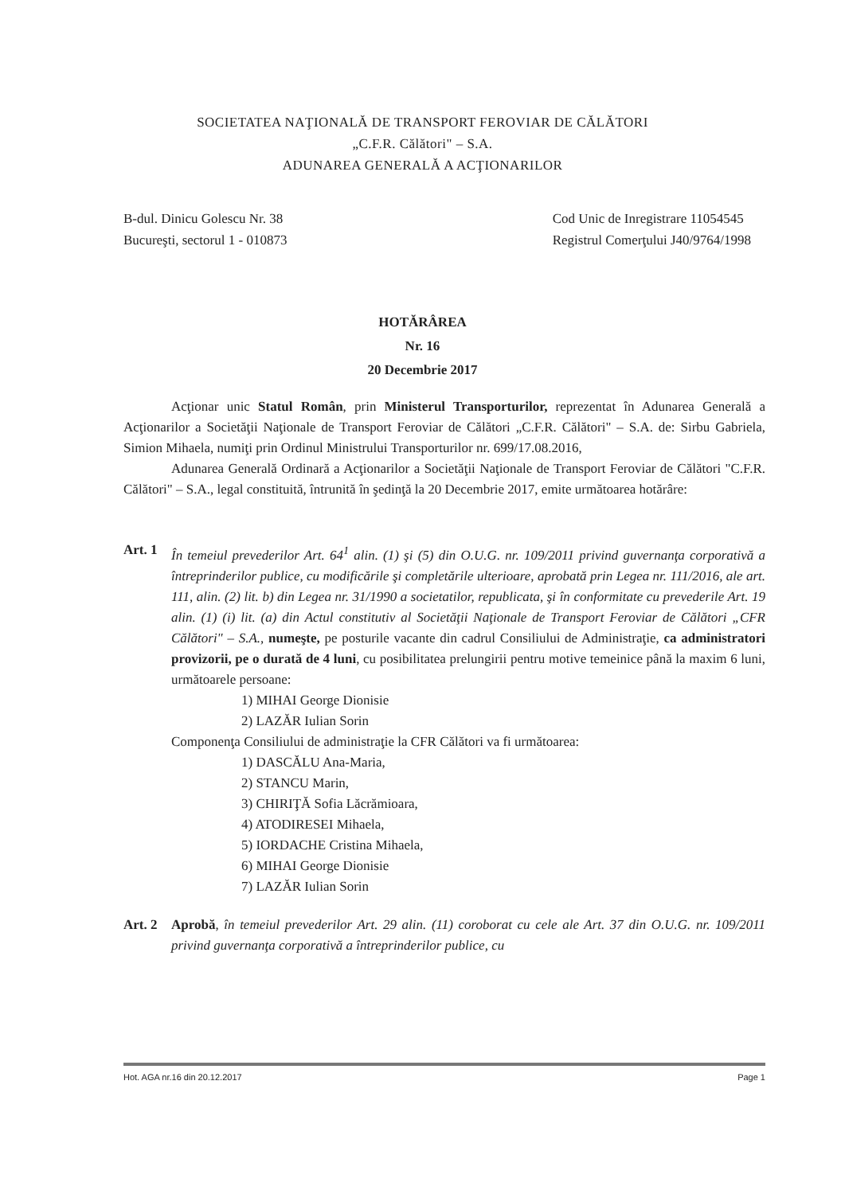SOCIETATEA NAŢIONALĂ DE TRANSPORT FEROVIAR DE CĂLĂTORI
„C.F.R. Călători" – S.A.
ADUNAREA GENERALĂ A ACŢIONARILOR
B-dul. Dinicu Golescu Nr. 38
Bucureşti, sectorul 1 - 010873
Cod Unic de Inregistrare 11054545
Registrul Comerţului J40/9764/1998
HOTĂRÂREA
Nr. 16
20 Decembrie 2017
Acţionar unic Statul Român, prin Ministerul Transporturilor, reprezentat în Adunarea Generală a Acţionarilor a Societăţii Naţionale de Transport Feroviar de Călători „C.F.R. Călători" – S.A. de: Sirbu Gabriela, Simion Mihaela, numiţi prin Ordinul Ministrului Transporturilor nr. 699/17.08.2016,
Adunarea Generală Ordinară a Acţionarilor a Societăţii Naţionale de Transport Feroviar de Călători "C.F.R. Călători" – S.A., legal constituită, întrunită în şedinţă la 20 Decembrie 2017, emite următoarea hotărâre:
Art. 1 În temeiul prevederilor Art. 64<sup>1</sup> alin. (1) şi (5) din O.U.G. nr. 109/2011 privind guvernanţa corporativă a întreprinderilor publice, cu modificările şi completările ulterioare, aprobată prin Legea nr. 111/2016, ale art. 111, alin. (2) lit. b) din Legea nr. 31/1990 a societatilor, republicata, şi în conformitate cu prevederile Art. 19 alin. (1) (i) lit. (a) din Actul constitutiv al Societăţii Naţionale de Transport Feroviar de Călători „CFR Călători" – S.A., numeşte, pe posturile vacante din cadrul Consiliului de Administraţie, ca administratori provizorii, pe o durată de 4 luni, cu posibilitatea prelungirii pentru motive temeinice până la maxim 6 luni, următoarele persoane:
1) MIHAI George Dionisie
2) LAZĂR Iulian Sorin
Componenţa Consiliului de administraţie la CFR Călători va fi următoarea:
1) DASCĂLU Ana-Maria,
2) STANCU Marin,
3) CHIRIŢĂ Sofia Lăcrămioara,
4) ATODIRESEI Mihaela,
5) IORDACHE Cristina Mihaela,
6) MIHAI George Dionisie
7) LAZĂR Iulian Sorin
Art. 2 Aprobă, în temeiul prevederilor Art. 29 alin. (11) coroborat cu cele ale Art. 37 din O.U.G. nr. 109/2011 privind guvernanţa corporativă a întreprinderilor publice, cu
Hot. AGA nr.16 din 20.12.2017 Page 1